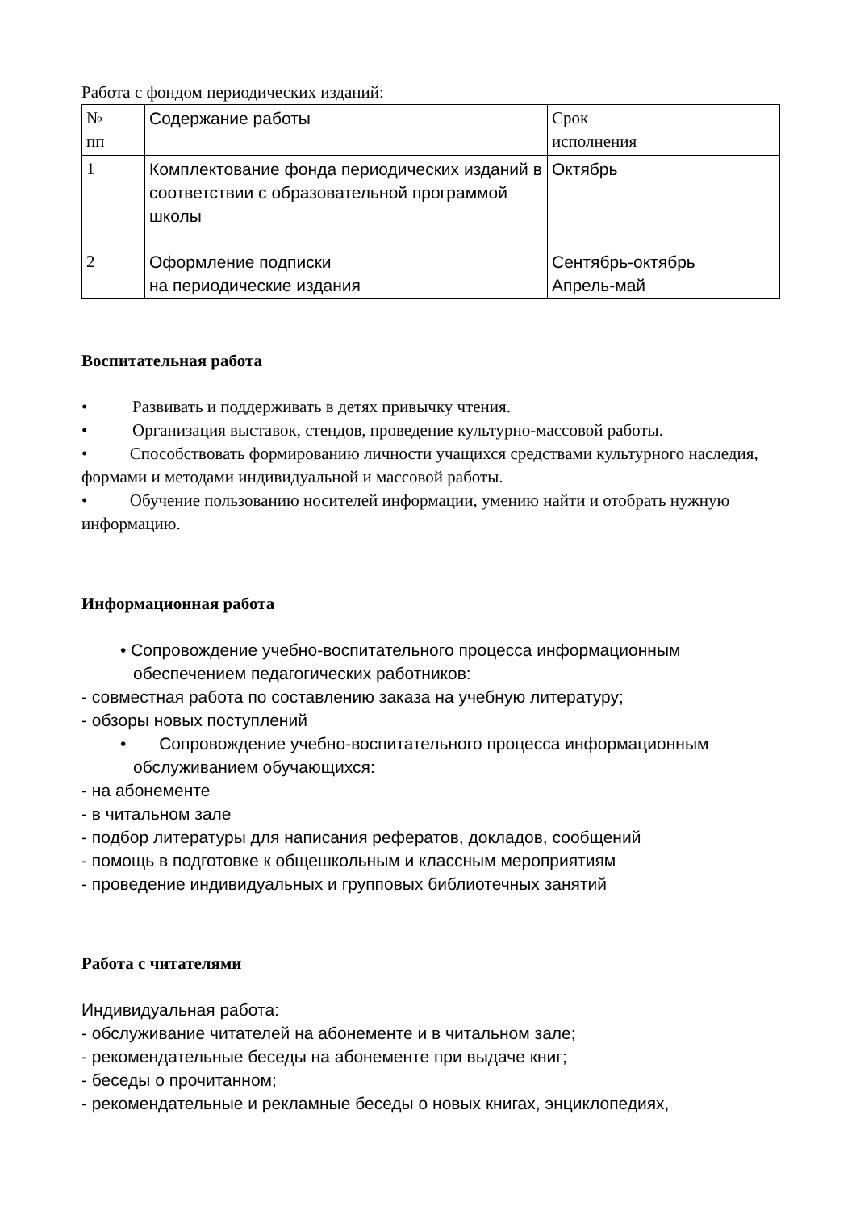Работа с фондом периодических изданий:
| № пп | Содержание работы | Срок исполнения |
| 1 | Комплектование фонда периодических изданий в соответствии с образовательной программой школы | Октябрь |
| 2 | Оформление подписки на периодические издания | Сентябрь-октябрь Апрель-май |
Воспитательная работа
• Развивать и поддерживать в детях привычку чтения.
• Организация выставок, стендов, проведение культурно-массовой работы.
• Способствовать формированию личности учащихся средствами культурного наследия, формами и методами индивидуальной и массовой работы.
• Обучение пользованию носителей информации, умению найти и отобрать нужную информацию.
Информационная работа
• Сопровождение учебно-воспитательного процесса информационным обеспечением педагогических работников:
- совместная работа по составлению заказа на учебную литературу;
- обзоры новых поступлений
• Сопровождение учебно-воспитательного процесса информационным обслуживанием обучающихся:
- на абонементе
- в читальном зале
- подбор литературы для написания рефератов, докладов, сообщений
- помощь в подготовке к общешкольным и классным мероприятиям
- проведение индивидуальных и групповых библиотечных занятий
Работа с читателями
Индивидуальная работа:
- обслуживание читателей на абонементе и в читальном зале;
- рекомендательные беседы на абонементе при выдаче книг;
- беседы о прочитанном;
- рекомендательные и рекламные беседы о новых книгах, энциклопедиях,